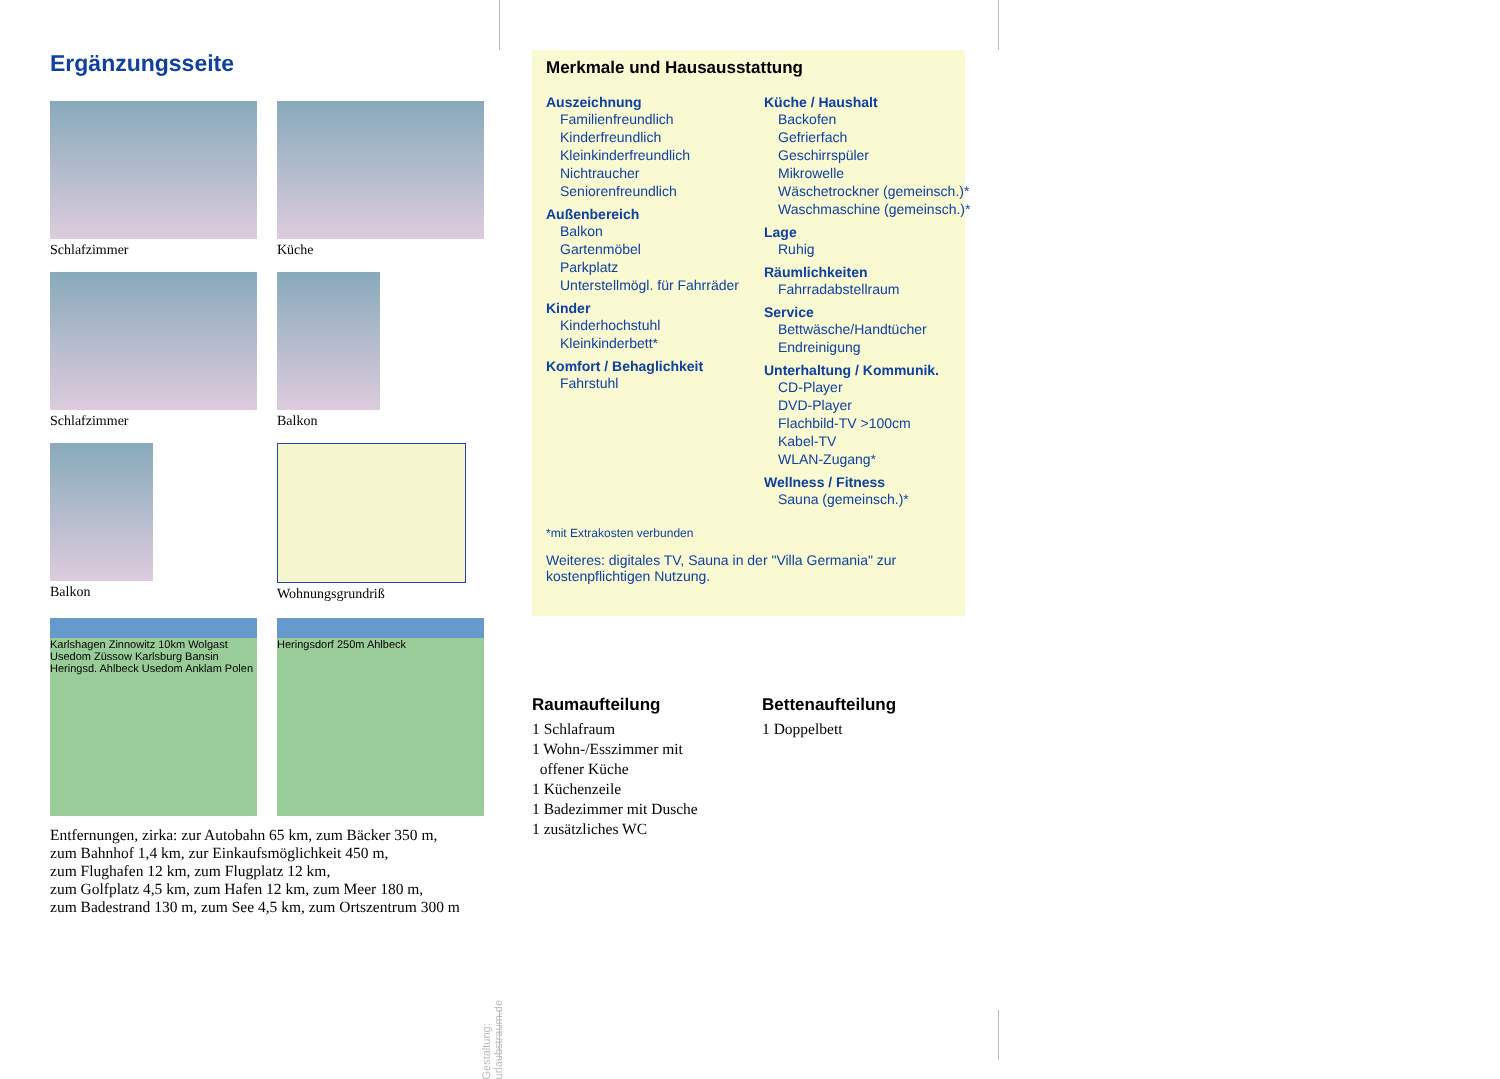Ergänzungsseite
Schlafzimmer
Küche
Schlafzimmer
Balkon
Balkon
Wohnungsgrundriß
Karlshagen Zinnowitz 10km Wolgast Usedom Züssow Karlsburg Bansin Heringsd. Ahlbeck Usedom Anklam Polen
Heringsdorf 250m Ahlbeck
Entfernungen, zirka: zur Autobahn 65 km, zum Bäcker 350 m,
zum Bahnhof 1,4 km, zur Einkaufsmöglichkeit 450 m,
zum Flughafen 12 km, zum Flugplatz 12 km,
zum Golfplatz 4,5 km, zum Hafen 12 km, zum Meer 180 m,
zum Badestrand 130 m, zum See 4,5 km, zum Ortszentrum 300 m
Merkmale und Hausausstattung
Auszeichnung
Familienfreundlich
Kinderfreundlich
Kleinkinderfreundlich
Nichtraucher
Seniorenfreundlich
Außenbereich
Balkon
Gartenmöbel
Parkplatz
Unterstellmögl. für Fahrräder
Kinder
Kinderhochstuhl
Kleinkinderbett*
Komfort / Behaglichkeit
Fahrstuhl
Küche / Haushalt
Backofen
Gefrierfach
Geschirrspüler
Mikrowelle
Wäschetrockner (gemeinsch.)*
Waschmaschine (gemeinsch.)*
Lage
Ruhig
Räumlichkeiten
Fahrradabstellraum
Service
Bettwäsche/Handtücher
Endreinigung
Unterhaltung / Kommunik.
CD-Player
DVD-Player
Flachbild-TV >100cm
Kabel-TV
WLAN-Zugang*
Wellness / Fitness
Sauna (gemeinsch.)*
*mit Extrakosten verbunden
Weiteres: digitales TV, Sauna in der "Villa Germania" zur kostenpflichtigen Nutzung.
Raumaufteilung
1 Schlafraum
1 Wohn-/Esszimmer mit
offener Küche
1 Küchenzeile
1 Badezimmer mit Dusche
1 zusätzliches WC
Bettenaufteilung
1 Doppelbett
Gestaltung: urlaubstraum.de